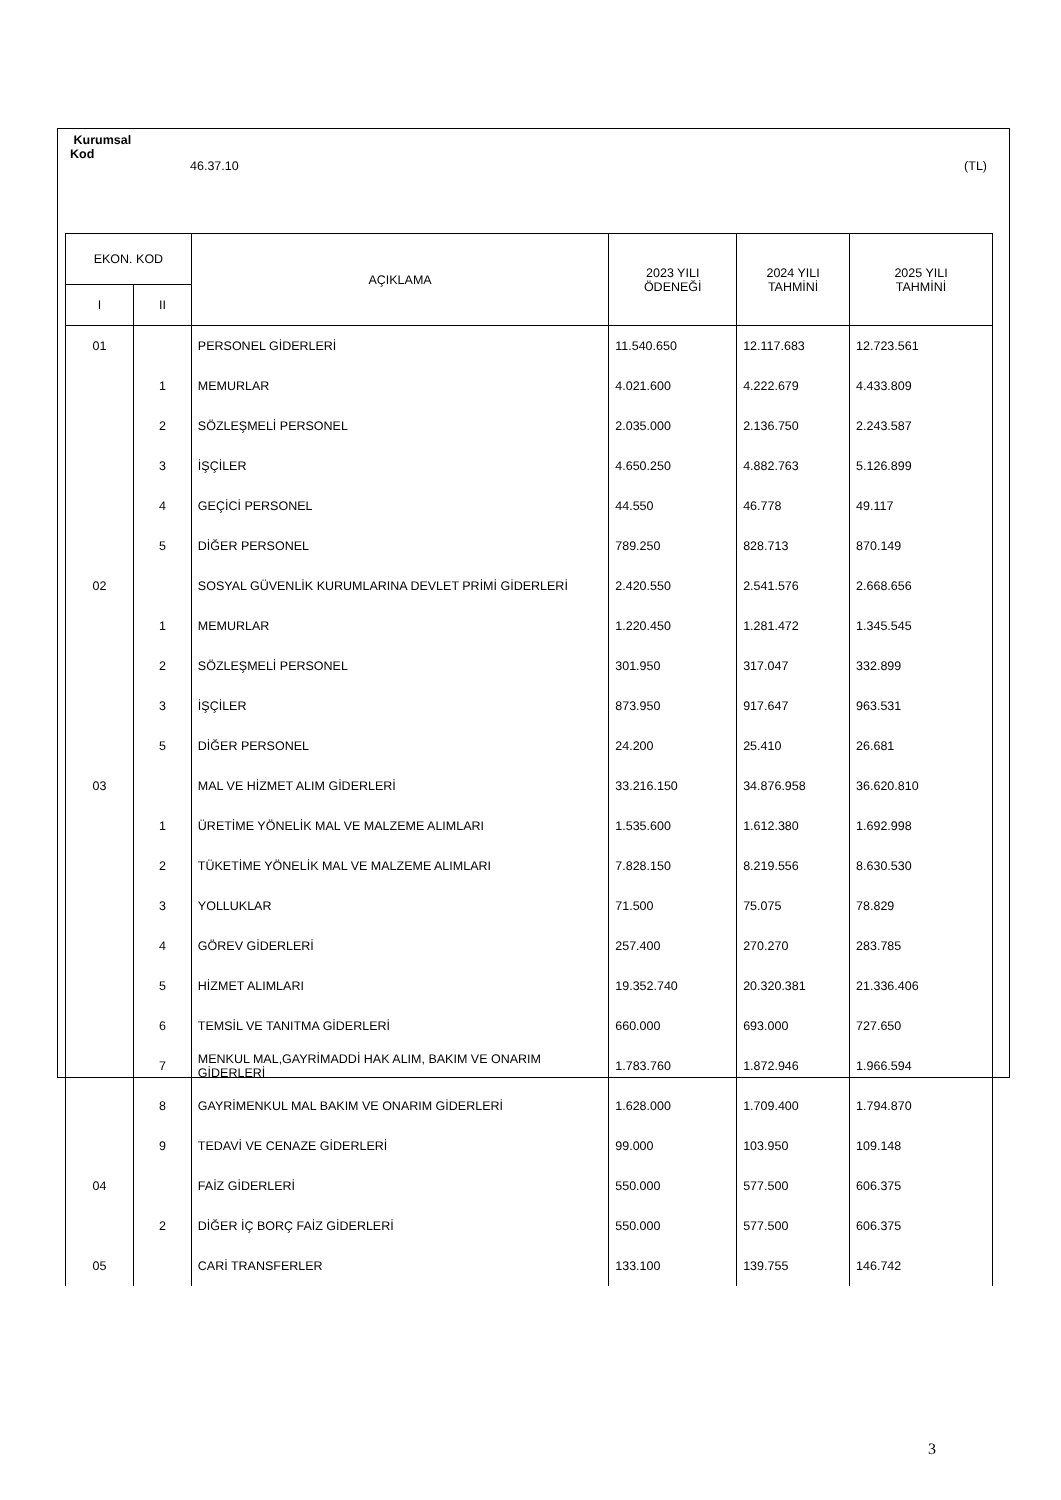Kurumsal
Kod
46.37.10 (TL)
| EKON. KOD | | AÇIKLAMA | 2023 YILI ÖDENEĞİ | 2024 YILI TAHMİNİ | 2025 YILI TAHMİNİ |
| --- | --- | --- | --- | --- | --- |
| I | II | | | | |
| 01 | | PERSONEL GİDERLERİ | 11.540.650 | 12.117.683 | 12.723.561 |
| | 1 | MEMURLAR | 4.021.600 | 4.222.679 | 4.433.809 |
| | 2 | SÖZLEŞMELİ PERSONEL | 2.035.000 | 2.136.750 | 2.243.587 |
| | 3 | İŞÇİLER | 4.650.250 | 4.882.763 | 5.126.899 |
| | 4 | GEÇİCİ PERSONEL | 44.550 | 46.778 | 49.117 |
| | 5 | DİĞER PERSONEL | 789.250 | 828.713 | 870.149 |
| 02 | | SOSYAL GÜVENLİK KURUMLARINA DEVLET PRİMİ GİDERLERİ | 2.420.550 | 2.541.576 | 2.668.656 |
| | 1 | MEMURLAR | 1.220.450 | 1.281.472 | 1.345.545 |
| | 2 | SÖZLEŞMELİ PERSONEL | 301.950 | 317.047 | 332.899 |
| | 3 | İŞÇİLER | 873.950 | 917.647 | 963.531 |
| | 5 | DİĞER PERSONEL | 24.200 | 25.410 | 26.681 |
| 03 | | MAL VE HİZMET ALIM GİDERLERİ | 33.216.150 | 34.876.958 | 36.620.810 |
| | 1 | ÜRETİME YÖNELİK MAL VE MALZEME ALIMLARI | 1.535.600 | 1.612.380 | 1.692.998 |
| | 2 | TÜKETİME YÖNELİK MAL VE MALZEME ALIMLARI | 7.828.150 | 8.219.556 | 8.630.530 |
| | 3 | YOLLUKLAR | 71.500 | 75.075 | 78.829 |
| | 4 | GÖREV GİDERLERİ | 257.400 | 270.270 | 283.785 |
| | 5 | HİZMET ALIMLARI | 19.352.740 | 20.320.381 | 21.336.406 |
| | 6 | TEMSİL VE TANITMA GİDERLERİ | 660.000 | 693.000 | 727.650 |
| | 7 | MENKUL MAL,GAYRİMADDİ HAK ALIM, BAKIM VE ONARIM GİDERLERİ | 1.783.760 | 1.872.946 | 1.966.594 |
| | 8 | GAYRİMENKUL MAL BAKIM VE ONARIM GİDERLERİ | 1.628.000 | 1.709.400 | 1.794.870 |
| | 9 | TEDAVİ VE CENAZE GİDERLERİ | 99.000 | 103.950 | 109.148 |
| 04 | | FAİZ GİDERLERİ | 550.000 | 577.500 | 606.375 |
| | 2 | DİĞER İÇ BORÇ FAİZ GİDERLERİ | 550.000 | 577.500 | 606.375 |
| 05 | | CARİ TRANSFERLER | 133.100 | 139.755 | 146.742 |
3